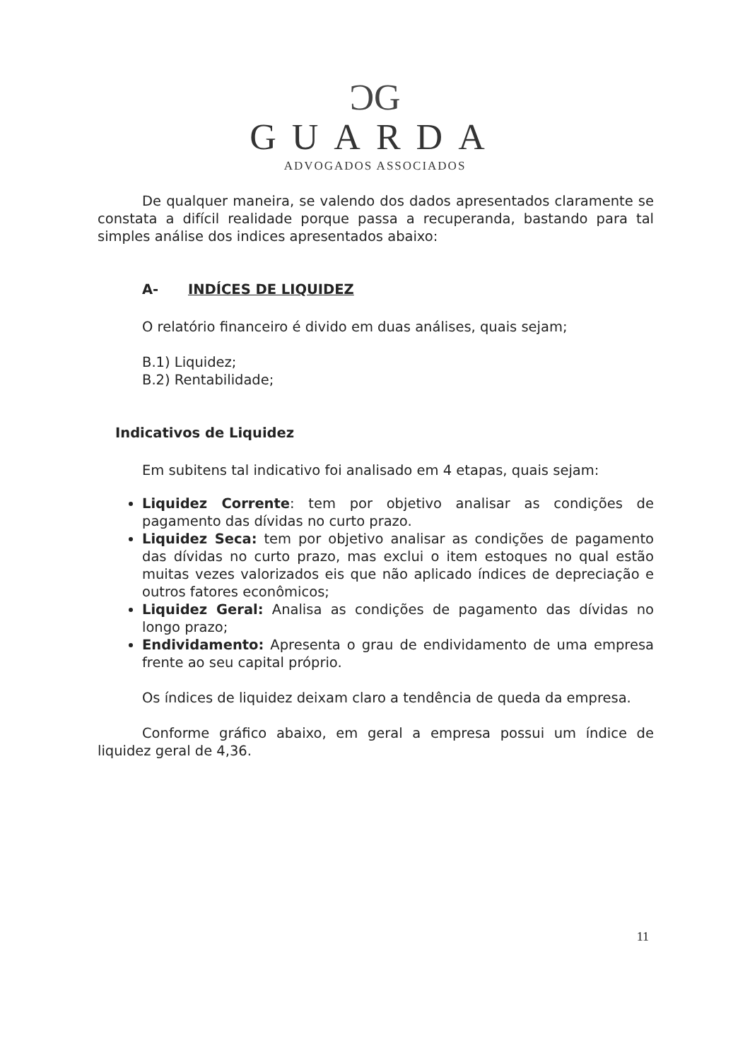ƆG
GUARDA
ADVOGADOS ASSOCIADOS
De qualquer maneira, se valendo dos dados apresentados claramente se constata a difícil realidade porque passa a recuperanda, bastando para tal simples análise dos indices apresentados abaixo:
A- INDÍCES DE LIQUIDEZ
O relatório financeiro é divido em duas análises, quais sejam;
B.1) Liquidez;
B.2) Rentabilidade;
Indicativos de Liquidez
Em subitens tal indicativo foi analisado em 4 etapas, quais sejam:
Liquidez Corrente: tem por objetivo analisar as condições de pagamento das dívidas no curto prazo.
Liquidez Seca: tem por objetivo analisar as condições de pagamento das dívidas no curto prazo, mas exclui o item estoques no qual estão muitas vezes valorizados eis que não aplicado índices de depreciação e outros fatores econômicos;
Liquidez Geral: Analisa as condições de pagamento das dívidas no longo prazo;
Endividamento: Apresenta o grau de endividamento de uma empresa frente ao seu capital próprio.
Os índices de liquidez deixam claro a tendência de queda da empresa.
Conforme gráfico abaixo, em geral a empresa possui um índice de liquidez geral de 4,36.
11